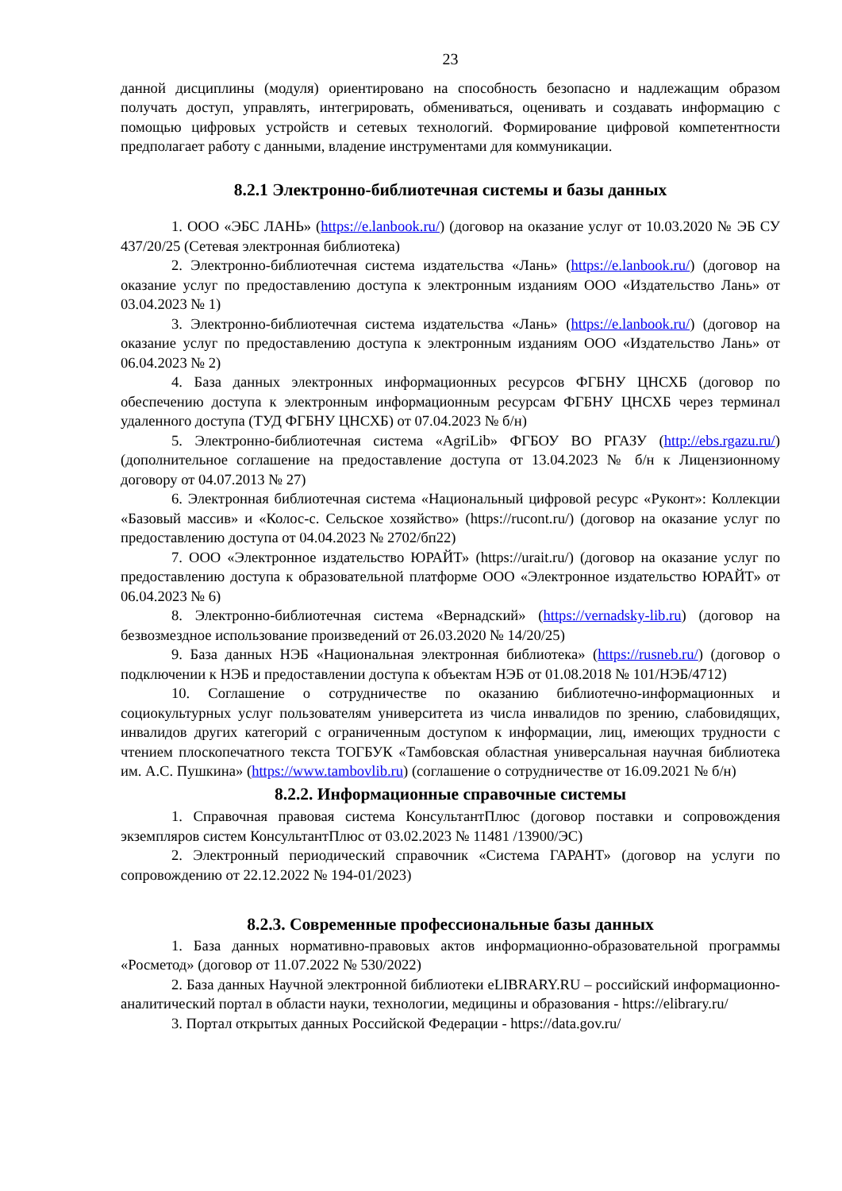23
данной дисциплины (модуля) ориентировано на способность безопасно и надлежащим образом получать доступ, управлять, интегрировать, обмениваться, оценивать и создавать информацию с помощью цифровых устройств и сетевых технологий. Формирование цифровой компетентности предполагает работу с данными, владение инструментами для коммуникации.
8.2.1 Электронно-библиотечная системы и базы данных
1. ООО «ЭБС ЛАНЬ» (https://e.lanbook.ru/) (договор на оказание услуг от 10.03.2020 № ЭБ СУ 437/20/25 (Сетевая электронная библиотека)
2. Электронно-библиотечная система издательства «Лань» (https://e.lanbook.ru/) (договор на оказание услуг по предоставлению доступа к электронным изданиям ООО «Издательство Лань» от 03.04.2023 № 1)
3. Электронно-библиотечная система издательства «Лань» (https://e.lanbook.ru/) (договор на оказание услуг по предоставлению доступа к электронным изданиям ООО «Издательство Лань» от 06.04.2023 № 2)
4. База данных электронных информационных ресурсов ФГБНУ ЦНСХБ (договор по обеспечению доступа к электронным информационным ресурсам ФГБНУ ЦНСХБ через терминал удаленного доступа (ТУД ФГБНУ ЦНСХБ) от 07.04.2023 № б/н)
5. Электронно-библиотечная система «AgriLib» ФГБОУ ВО РГАЗУ (http://ebs.rgazu.ru/) (дополнительное соглашение на предоставление доступа от 13.04.2023 № б/н к Лицензионному договору от 04.07.2013 № 27)
6. Электронная библиотечная система «Национальный цифровой ресурс «Руконт»: Коллекции «Базовый массив» и «Колос-с. Сельское хозяйство» (https://rucont.ru/) (договор на оказание услуг по предоставлению доступа от 04.04.2023 № 2702/бп22)
7. ООО «Электронное издательство ЮРАЙТ» (https://urait.ru/) (договор на оказание услуг по предоставлению доступа к образовательной платформе ООО «Электронное издательство ЮРАЙТ» от 06.04.2023 № 6)
8. Электронно-библиотечная система «Вернадский» (https://vernadsky-lib.ru) (договор на безвозмездное использование произведений от 26.03.2020 № 14/20/25)
9. База данных НЭБ «Национальная электронная библиотека» (https://rusneb.ru/) (договор о подключении к НЭБ и предоставлении доступа к объектам НЭБ от 01.08.2018 № 101/НЭБ/4712)
10. Соглашение о сотрудничестве по оказанию библиотечно-информационных и социокультурных услуг пользователям университета из числа инвалидов по зрению, слабовидящих, инвалидов других категорий с ограниченным доступом к информации, лиц, имеющих трудности с чтением плоскопечатного текста ТОГБУК «Тамбовская областная универсальная научная библиотека им. А.С. Пушкина» (https://www.tambovlib.ru) (соглашение о сотрудничестве от 16.09.2021 № б/н)
8.2.2. Информационные справочные системы
1. Справочная правовая система КонсультантПлюс (договор поставки и сопровождения экземпляров систем КонсультантПлюс от 03.02.2023 № 11481 /13900/ЭС)
2. Электронный периодический справочник «Система ГАРАНТ» (договор на услуги по сопровождению от 22.12.2022 № 194-01/2023)
8.2.3. Современные профессиональные базы данных
1. База данных нормативно-правовых актов информационно-образовательной программы «Росметод» (договор от 11.07.2022 № 530/2022)
2. База данных Научной электронной библиотеки eLIBRARY.RU – российский информационно-аналитический портал в области науки, технологии, медицины и образования - https://elibrary.ru/
3. Портал открытых данных Российской Федерации - https://data.gov.ru/